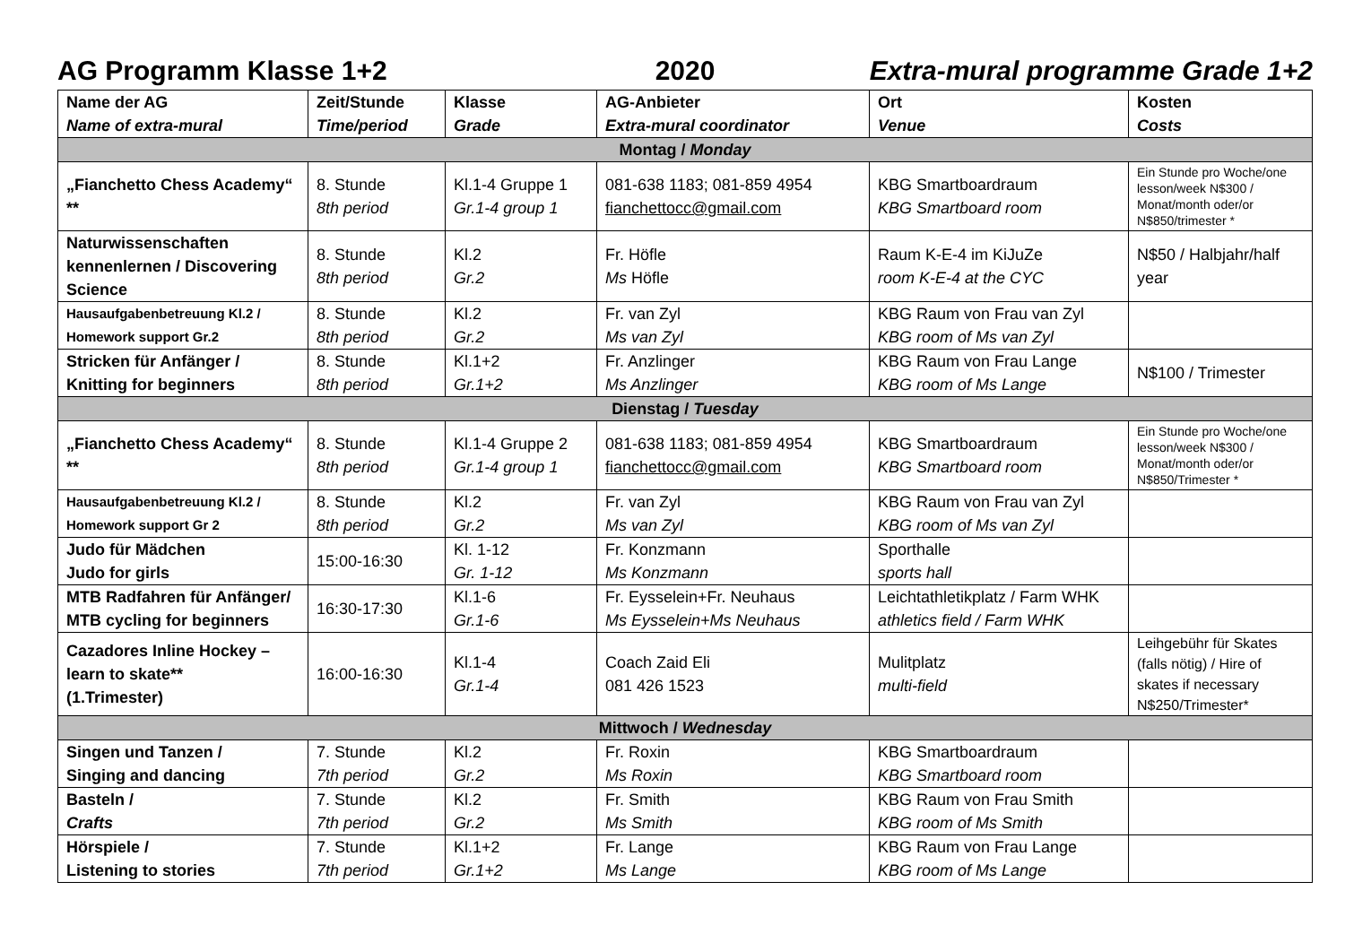AG Programm Klasse 1+2 2020 Extra-mural programme Grade 1+2
| Name der AG Name of extra-mural | Zeit/Stunde Time/period | Klasse Grade | AG-Anbieter Extra-mural coordinator | Ort Venue | Kosten Costs |
| --- | --- | --- | --- | --- | --- |
| Montag / Monday | | | | | |
| „Fianchetto Chess Academy“ ** | 8. Stunde 8th period | Kl.1-4 Gruppe 1 Gr.1-4 group 1 | 081-638 1183; 081-859 4954 fianchettocc@gmail.com | KBG Smartboardraum KBG Smartboard room | Ein Stunde pro Woche/one lesson/week N$300 / Monat/month oder/or N$850/trimester * |
| Naturwissenschaften kennenlernen / Discovering Science | 8. Stunde 8th period | Kl.2 Gr.2 | Fr. Höfle Ms Höfle | Raum K-E-4 im KiJuZe room K-E-4 at the CYC | N$50 / Halbjahr/half year |
| Hausaufgabenbetreuung Kl.2 / Homework support Gr.2 | 8. Stunde 8th period | Kl.2 Gr.2 | Fr. van Zyl Ms van Zyl | KBG Raum von Frau van Zyl KBG room of Ms van Zyl | |
| Stricken für Anfänger / Knitting for beginners | 8. Stunde 8th period | Kl.1+2 Gr.1+2 | Fr. Anzlinger Ms Anzlinger | KBG Raum von Frau Lange KBG room of Ms Lange | N$100 / Trimester |
| Dienstag / Tuesday | | | | | |
| „Fianchetto Chess Academy“ ** | 8. Stunde 8th period | Kl.1-4 Gruppe 2 Gr.1-4 group 1 | 081-638 1183; 081-859 4954 fianchettocc@gmail.com | KBG Smartboardraum KBG Smartboard room | Ein Stunde pro Woche/one lesson/week N$300 / Monat/month oder/or N$850/Trimester * |
| Hausaufgabenbetreuung Kl.2 / Homework support Gr 2 | 8. Stunde 8th period | Kl.2 Gr.2 | Fr. van Zyl Ms van Zyl | KBG Raum von Frau van Zyl KBG room of Ms van Zyl | |
| Judo für Mädchen Judo for girls | 15:00-16:30 | Kl. 1-12 Gr. 1-12 | Fr. Konzmann Ms Konzmann | Sporthalle sports hall | |
| MTB Radfahren für Anfänger/ MTB cycling for beginners | 16:30-17:30 | Kl.1-6 Gr.1-6 | Fr. Eysselein+Fr. Neuhaus Ms Eysselein+Ms Neuhaus | Leichtathletikplatz / Farm WHK athletics field / Farm WHK | |
| Cazadores Inline Hockey – learn to skate** (1.Trimester) | 16:00-16:30 | Kl.1-4 Gr.1-4 | Coach Zaid Eli 081 426 1523 | Mulitplatz multi-field | Leihgebühr für Skates (falls nötig) / Hire of skates if necessary N$250/Trimester* |
| Mittwoch / Wednesday | | | | | |
| Singen und Tanzen / Singing and dancing | 7. Stunde 7th period | Kl.2 Gr.2 | Fr. Roxin Ms Roxin | KBG Smartboardraum KBG Smartboard room | |
| Basteln / Crafts | 7. Stunde 7th period | Kl.2 Gr.2 | Fr. Smith Ms Smith | KBG Raum von Frau Smith KBG room of Ms Smith | |
| Hörspiele / Listening to stories | 7. Stunde 7th period | Kl.1+2 Gr.1+2 | Fr. Lange Ms Lange | KBG Raum von Frau Lange KBG room of Ms Lange | |